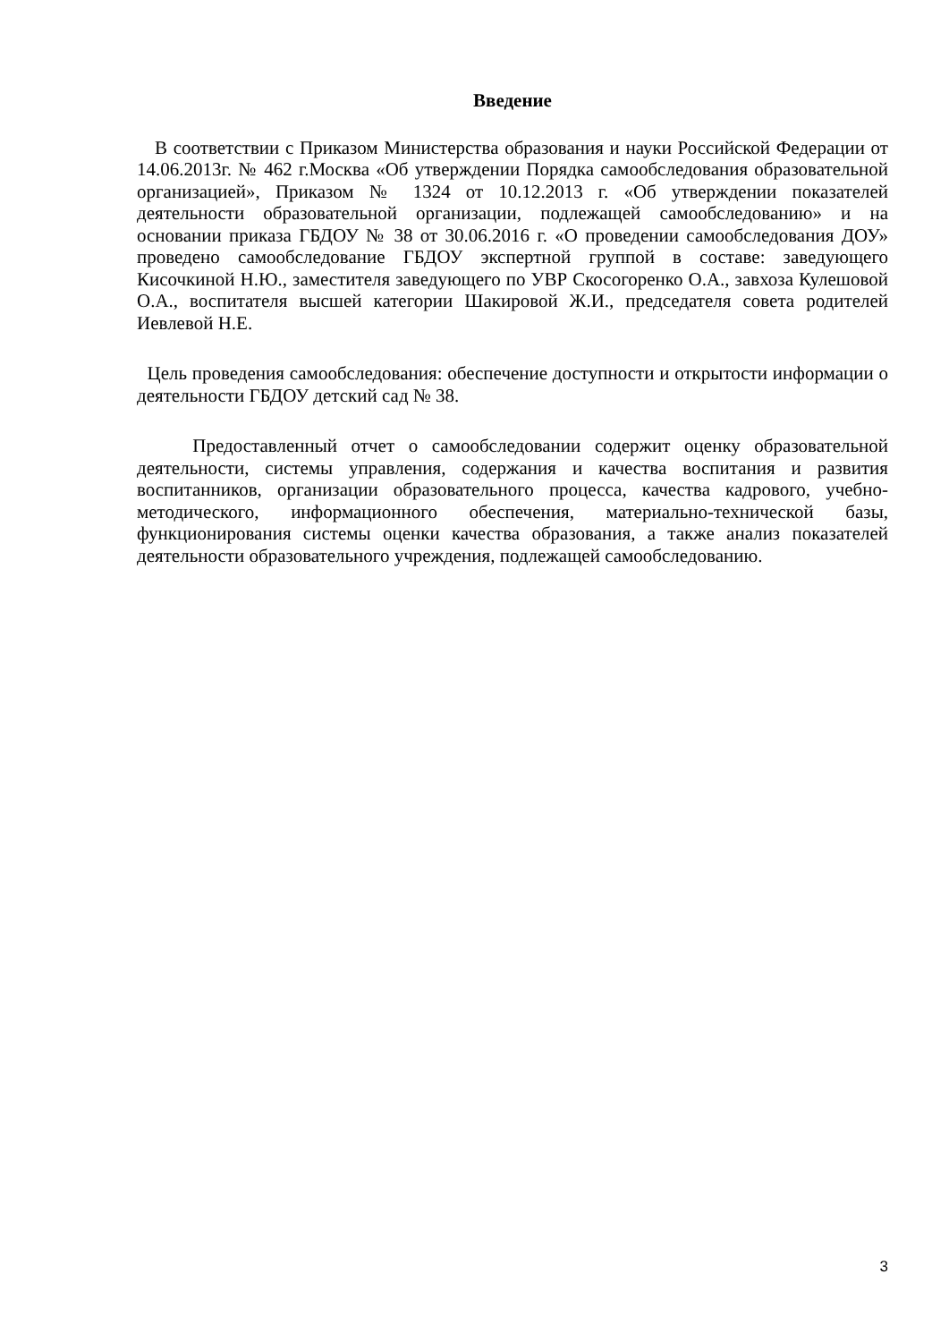Введение
В соответствии с Приказом Министерства образования и науки Российской Федерации от 14.06.2013г. № 462 г.Москва «Об утверждении Порядка самообследования образовательной организацией», Приказом № 1324 от 10.12.2013 г. «Об утверждении показателей деятельности образовательной организации, подлежащей самообследованию» и на основании приказа ГБДОУ № 38 от 30.06.2016 г. «О проведении самообследования ДОУ» проведено самообследование ГБДОУ экспертной группой в составе: заведующего Кисочкиной Н.Ю., заместителя заведующего по УВР Скосогоренко О.А., завхоза Кулешовой О.А., воспитателя высшей категории Шакировой Ж.И., председателя совета родителей Иевлевой Н.Е.
Цель проведения самообследования: обеспечение доступности и открытости информации о деятельности ГБДОУ детский сад № 38.
Предоставленный отчет о самообследовании содержит оценку образовательной деятельности, системы управления, содержания и качества воспитания и развития воспитанников, организации образовательного процесса, качества кадрового, учебно-методического, информационного обеспечения, материально-технической базы, функционирования системы оценки качества образования, а также анализ показателей деятельности образовательного учреждения, подлежащей самообследованию.
3